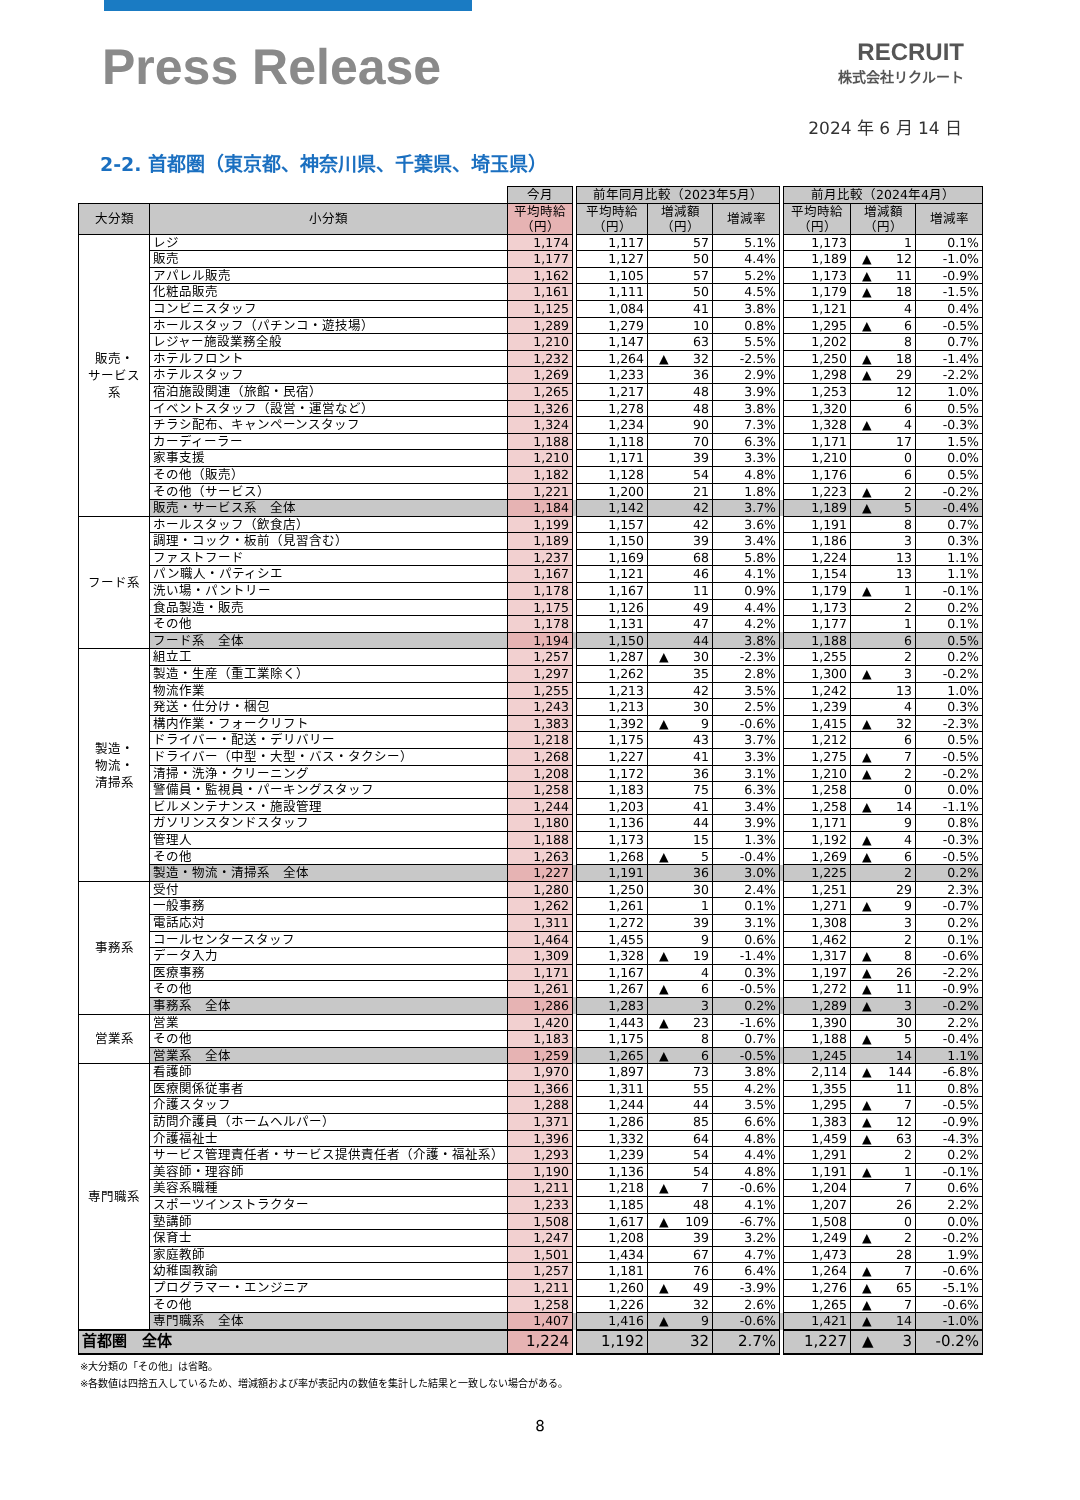Press Release
RECRUIT
株式会社リクルート
2024 年 6 月 14 日
2-2. 首都圏（東京都、神奈川県、千葉県、埼玉県）
| | | 今月 | | 前年同月比較（2023年5月） | | | | 前月比較（2024年4月） | | |
| --- | --- | --- | --- | --- | --- | --- | --- | --- | --- | --- |
| 大分類 | 小分類 | 平均時給 （円） | | 平均時給 （円） | 増減額 （円） | 増減率 | | 平均時給 （円） | 増減額 （円） | 増減率 |
| 販売・ サービス 系 | レジ | 1,174 | | 1,117 | 57 | 5.1% | | 1,173 | 1 | 0.1% |
| | 販売 | 1,177 | | 1,127 | 50 | 4.4% | | 1,189 | ▲ 12 | -1.0% |
| | アパレル販売 | 1,162 | | 1,105 | 57 | 5.2% | | 1,173 | ▲ 11 | -0.9% |
| | 化粧品販売 | 1,161 | | 1,111 | 50 | 4.5% | | 1,179 | ▲ 18 | -1.5% |
| | コンビニスタッフ | 1,125 | | 1,084 | 41 | 3.8% | | 1,121 | 4 | 0.4% |
| | ホールスタッフ（パチンコ・遊技場） | 1,289 | | 1,279 | 10 | 0.8% | | 1,295 | ▲ 6 | -0.5% |
| | レジャー施設業務全般 | 1,210 | | 1,147 | 63 | 5.5% | | 1,202 | 8 | 0.7% |
| | ホテルフロント | 1,232 | | 1,264 | ▲ 32 | -2.5% | | 1,250 | ▲ 18 | -1.4% |
| | ホテルスタッフ | 1,269 | | 1,233 | 36 | 2.9% | | 1,298 | ▲ 29 | -2.2% |
| | 宿泊施設関連（旅館・民宿） | 1,265 | | 1,217 | 48 | 3.9% | | 1,253 | 12 | 1.0% |
| | イベントスタッフ（設営・運営など） | 1,326 | | 1,278 | 48 | 3.8% | | 1,320 | 6 | 0.5% |
| | チラシ配布、キャンペーンスタッフ | 1,324 | | 1,234 | 90 | 7.3% | | 1,328 | ▲ 4 | -0.3% |
| | カーディーラー | 1,188 | | 1,118 | 70 | 6.3% | | 1,171 | 17 | 1.5% |
| | 家事支援 | 1,210 | | 1,171 | 39 | 3.3% | | 1,210 | 0 | 0.0% |
| | その他（販売） | 1,182 | | 1,128 | 54 | 4.8% | | 1,176 | 6 | 0.5% |
| | その他（サービス） | 1,221 | | 1,200 | 21 | 1.8% | | 1,223 | ▲ 2 | -0.2% |
| | 販売・サービス系 全体 | 1,184 | | 1,142 | 42 | 3.7% | | 1,189 | ▲ 5 | -0.4% |
| フード系 | ホールスタッフ（飲食店） | 1,199 | | 1,157 | 42 | 3.6% | | 1,191 | 8 | 0.7% |
| | 調理・コック・板前（見習含む） | 1,189 | | 1,150 | 39 | 3.4% | | 1,186 | 3 | 0.3% |
| | ファストフード | 1,237 | | 1,169 | 68 | 5.8% | | 1,224 | 13 | 1.1% |
| | パン職人・パティシエ | 1,167 | | 1,121 | 46 | 4.1% | | 1,154 | 13 | 1.1% |
| | 洗い場・パントリー | 1,178 | | 1,167 | 11 | 0.9% | | 1,179 | ▲ 1 | -0.1% |
| | 食品製造・販売 | 1,175 | | 1,126 | 49 | 4.4% | | 1,173 | 2 | 0.2% |
| | その他 | 1,178 | | 1,131 | 47 | 4.2% | | 1,177 | 1 | 0.1% |
| | フード系 全体 | 1,194 | | 1,150 | 44 | 3.8% | | 1,188 | 6 | 0.5% |
| 製造・ 物流・ 清掃系 | 組立工 | 1,257 | | 1,287 | ▲ 30 | -2.3% | | 1,255 | 2 | 0.2% |
| | 製造・生産（重工業除く） | 1,297 | | 1,262 | 35 | 2.8% | | 1,300 | ▲ 3 | -0.2% |
| | 物流作業 | 1,255 | | 1,213 | 42 | 3.5% | | 1,242 | 13 | 1.0% |
| | 発送・仕分け・梱包 | 1,243 | | 1,213 | 30 | 2.5% | | 1,239 | 4 | 0.3% |
| | 構内作業・フォークリフト | 1,383 | | 1,392 | ▲ 9 | -0.6% | | 1,415 | ▲ 32 | -2.3% |
| | ドライバー・配送・デリバリー | 1,218 | | 1,175 | 43 | 3.7% | | 1,212 | 6 | 0.5% |
| | ドライバー（中型・大型・バス・タクシー） | 1,268 | | 1,227 | 41 | 3.3% | | 1,275 | ▲ 7 | -0.5% |
| | 清掃・洗浄・クリーニング | 1,208 | | 1,172 | 36 | 3.1% | | 1,210 | ▲ 2 | -0.2% |
| | 警備員・監視員・パーキングスタッフ | 1,258 | | 1,183 | 75 | 6.3% | | 1,258 | 0 | 0.0% |
| | ビルメンテナンス・施設管理 | 1,244 | | 1,203 | 41 | 3.4% | | 1,258 | ▲ 14 | -1.1% |
| | ガソリンスタンドスタッフ | 1,180 | | 1,136 | 44 | 3.9% | | 1,171 | 9 | 0.8% |
| | 管理人 | 1,188 | | 1,173 | 15 | 1.3% | | 1,192 | ▲ 4 | -0.3% |
| | その他 | 1,263 | | 1,268 | ▲ 5 | -0.4% | | 1,269 | ▲ 6 | -0.5% |
| | 製造・物流・清掃系 全体 | 1,227 | | 1,191 | 36 | 3.0% | | 1,225 | 2 | 0.2% |
| 事務系 | 受付 | 1,280 | | 1,250 | 30 | 2.4% | | 1,251 | 29 | 2.3% |
| | 一般事務 | 1,262 | | 1,261 | 1 | 0.1% | | 1,271 | ▲ 9 | -0.7% |
| | 電話応対 | 1,311 | | 1,272 | 39 | 3.1% | | 1,308 | 3 | 0.2% |
| | コールセンタースタッフ | 1,464 | | 1,455 | 9 | 0.6% | | 1,462 | 2 | 0.1% |
| | データ入力 | 1,309 | | 1,328 | ▲ 19 | -1.4% | | 1,317 | ▲ 8 | -0.6% |
| | 医療事務 | 1,171 | | 1,167 | 4 | 0.3% | | 1,197 | ▲ 26 | -2.2% |
| | その他 | 1,261 | | 1,267 | ▲ 6 | -0.5% | | 1,272 | ▲ 11 | -0.9% |
| | 事務系 全体 | 1,286 | | 1,283 | 3 | 0.2% | | 1,289 | ▲ 3 | -0.2% |
| 営業系 | 営業 | 1,420 | | 1,443 | ▲ 23 | -1.6% | | 1,390 | 30 | 2.2% |
| | その他 | 1,183 | | 1,175 | 8 | 0.7% | | 1,188 | ▲ 5 | -0.4% |
| | 営業系 全体 | 1,259 | | 1,265 | ▲ 6 | -0.5% | | 1,245 | 14 | 1.1% |
| 専門職系 | 看護師 | 1,970 | | 1,897 | 73 | 3.8% | | 2,114 | ▲ 144 | -6.8% |
| | 医療関係従事者 | 1,366 | | 1,311 | 55 | 4.2% | | 1,355 | 11 | 0.8% |
| | 介護スタッフ | 1,288 | | 1,244 | 44 | 3.5% | | 1,295 | ▲ 7 | -0.5% |
| | 訪問介護員（ホームヘルパー） | 1,371 | | 1,286 | 85 | 6.6% | | 1,383 | ▲ 12 | -0.9% |
| | 介護福祉士 | 1,396 | | 1,332 | 64 | 4.8% | | 1,459 | ▲ 63 | -4.3% |
| | サービス管理責任者・サービス提供責任者（介護・福祉系） | 1,293 | | 1,239 | 54 | 4.4% | | 1,291 | 2 | 0.2% |
| | 美容師・理容師 | 1,190 | | 1,136 | 54 | 4.8% | | 1,191 | ▲ 1 | -0.1% |
| | 美容系職種 | 1,211 | | 1,218 | ▲ 7 | -0.6% | | 1,204 | 7 | 0.6% |
| | スポーツインストラクター | 1,233 | | 1,185 | 48 | 4.1% | | 1,207 | 26 | 2.2% |
| | 塾講師 | 1,508 | | 1,617 | ▲ 109 | -6.7% | | 1,508 | 0 | 0.0% |
| | 保育士 | 1,247 | | 1,208 | 39 | 3.2% | | 1,249 | ▲ 2 | -0.2% |
| | 家庭教師 | 1,501 | | 1,434 | 67 | 4.7% | | 1,473 | 28 | 1.9% |
| | 幼稚園教諭 | 1,257 | | 1,181 | 76 | 6.4% | | 1,264 | ▲ 7 | -0.6% |
| | プログラマー・エンジニア | 1,211 | | 1,260 | ▲ 49 | -3.9% | | 1,276 | ▲ 65 | -5.1% |
| | その他 | 1,258 | | 1,226 | 32 | 2.6% | | 1,265 | ▲ 7 | -0.6% |
| | 専門職系 全体 | 1,407 | | 1,416 | ▲ 9 | -0.6% | | 1,421 | ▲ 14 | -1.0% |
| 首都圏 全体 | | 1,224 | | 1,192 | 32 | 2.7% | | 1,227 | ▲ 3 | -0.2% |
※大分類の「その他」は省略。
※各数値は四捨五入しているため、増減額および率が表記内の数値を集計した結果と一致しない場合がある。
8